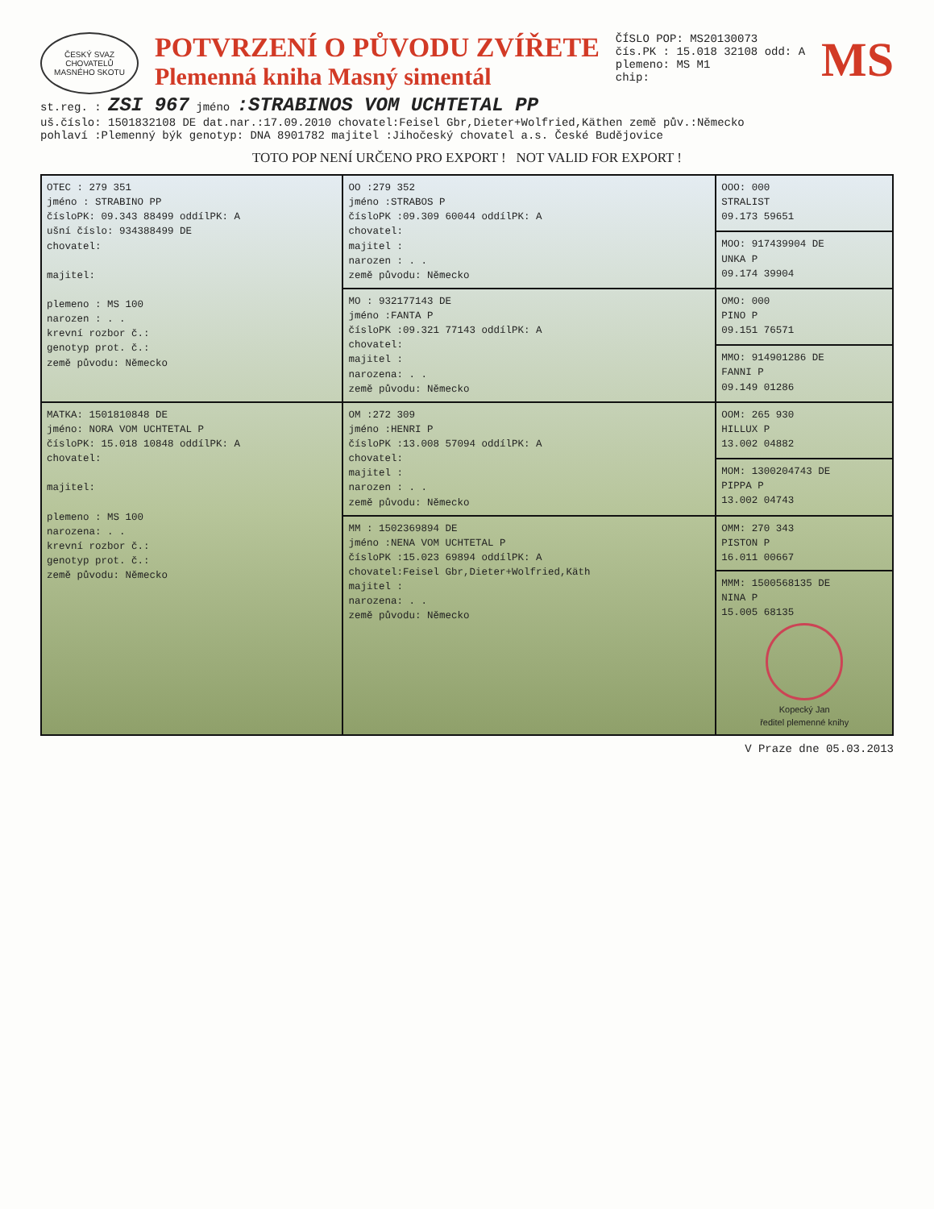ČESKÝ SVAZ CHOVATELŮ MASNÉHO SKOTU
POTVRZENÍ O PŮVODU ZVÍŘETE
Plemenná kniha Masný simentál
ČÍSLO POP: MS20130073
čís.PK : 15.018 32108 odd: A
plemeno: MS M1
chip:
MS
st.reg. : ZSI 967 jméno :STRABINOS VOM UCHTETAL PP
uš.číslo: 1501832108 DE dat.nar.:17.09.2010 chovatel:Feisel Gbr,Dieter+Wolfried,Käthen země pův.:Německo
pohlaví :Plemenný býk genotyp: DNA 8901782 majitel :Jihočeský chovatel a.s. České Budějovice
TOTO POP NENÍ URČENO PRO EXPORT ! NOT VALID FOR EXPORT !
| OTEC : 279 351 jméno : STRABINO PP čísloPK: 09.343 88499 oddílPK: A ušní číslo: 934388499 DE chovatel: majitel: plemeno : MS 100 narozen : . . krevní rozbor č.: genotyp prot. č.: země původu: Německo | OO :279 352 jméno :STRABOS P čísloPK :09.309 60044 oddílPK: A chovatel: majitel : narozen : . . země původu: Německo | OOO: 000 STRALIST 09.173 59651 |
| | | MOO: 917439904 DE UNKA P 09.174 39904 |
| | MO : 932177143 DE jméno :FANTA P čísloPK :09.321 77143 oddílPK: A chovatel: majitel : narozena: . . země původu: Německo | OMO: 000 PINO P 09.151 76571 |
| | | MMO: 914901286 DE FANNI P 09.149 01286 |
| MATKA: 1501810848 DE jméno: NORA VOM UCHTETAL P čísloPK: 15.018 10848 oddílPK: A chovatel: majitel: plemeno : MS 100 narozena: . . krevní rozbor č.: genotyp prot. č.: země původu: Německo | OM :272 309 jméno :HENRI P čísloPK :13.008 57094 oddílPK: A chovatel: majitel : narozen : . . země původu: Německo | OOM: 265 930 HILLUX P 13.002 04882 |
| | | MOM: 1300204743 DE PIPPA P 13.002 04743 |
| | MM : 1502369894 DE jméno :NENA VOM UCHTETAL P čísloPK :15.023 69894 oddílPK: A chovatel:Feisel Gbr,Dieter+Wolfried,Käth majitel : narozena: . . země původu: Německo | OMM: 270 343 PISTON P 16.011 00667 |
| | | MMM: 1500568135 DE NINA P 15.005 68135 Kopecký Jan ředitel plemenné knihy |
V Praze dne 05.03.2013